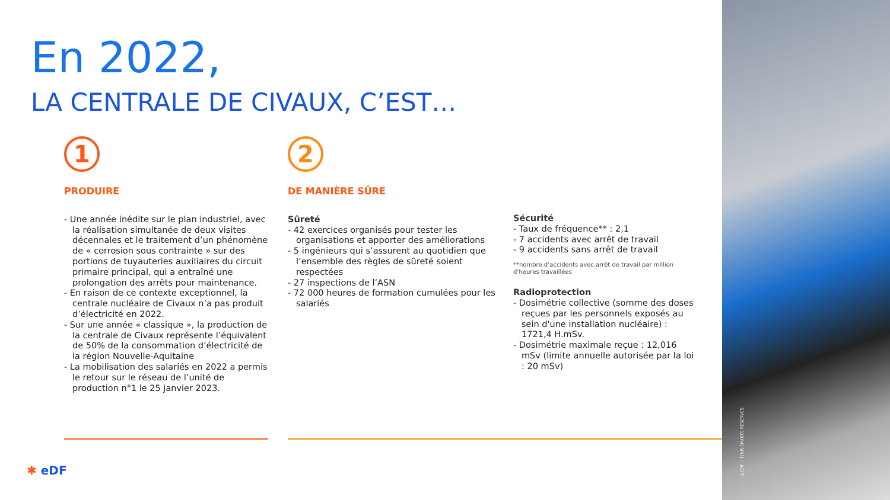En 2022,
LA CENTRALE DE CIVAUX, C’EST…
1
PRODUIRE
- Une année inédite sur le plan industriel, avec la réalisation simultanée de deux visites décennales et le traitement d’un phénomène de « corrosion sous contrainte » sur des portions de tuyauteries auxiliaires du circuit primaire principal, qui a entraîné une prolongation des arrêts pour maintenance.
- En raison de ce contexte exceptionnel, la centrale nucléaire de Civaux n’a pas produit d’électricité en 2022.
- Sur une année « classique », la production de la centrale de Civaux représente l’équivalent de 50% de la consommation d’électricité de la région Nouvelle-Aquitaine
- La mobilisation des salariés en 2022 a permis le retour sur le réseau de l’unité de production n°1 le 25 janvier 2023.
2
DE MANIÈRE SÛRE
Sûreté
- 42 exercices organisés pour tester les organisations et apporter des améliorations
- 5 ingénieurs qui s’assurent au quotidien que l’ensemble des règles de sûreté soient respectées
- 27 inspections de l’ASN
- 72 000 heures de formation cumulées pour les salariés
Sécurité
- Taux de fréquence** : 2,1
- 7 accidents avec arrêt de travail
- 9 accidents sans arrêt de travail
**nombre d’accidents avec arrêt de travail par million d’heures travaillées
Radioprotection
- Dosimétrie collective (somme des doses reçues par les personnels exposés au sein d'une installation nucléaire) : 1721,4 H.mSv.
- Dosimétrie maximale reçue : 12,016 mSv (limite annuelle autorisée par la loi : 20 mSv)
✱ eDF
©EDF – TOUS DROITS RESERVES